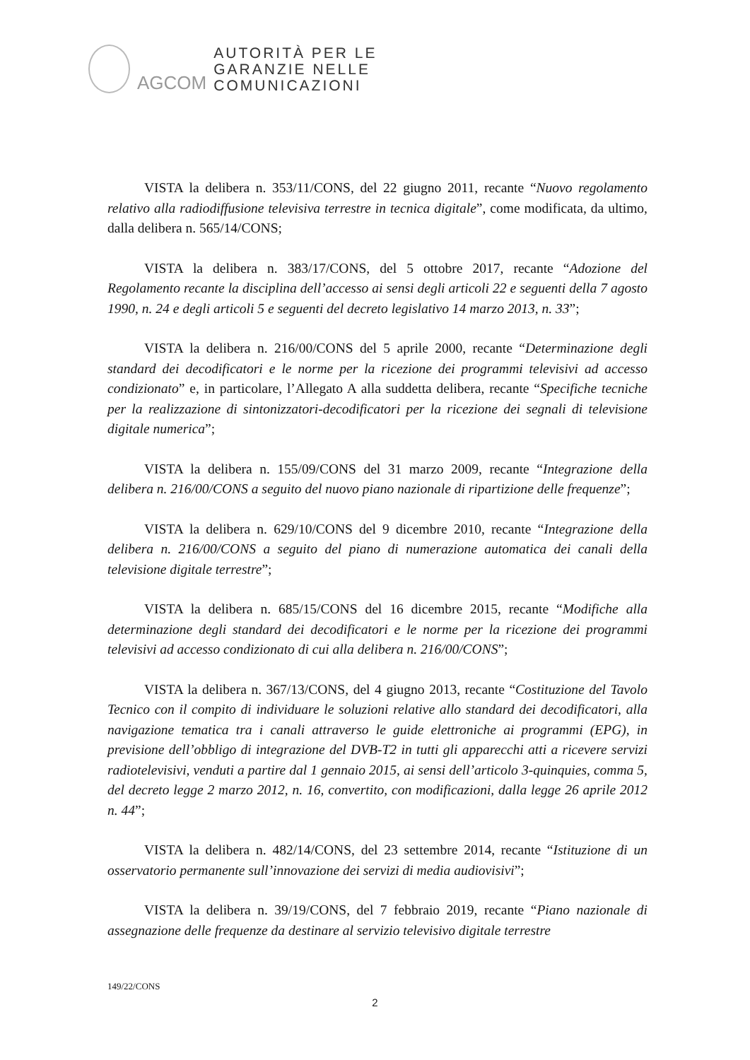AGCOM
AUTORITÀ PER LE
GARANZIE NELLE
COMUNICAZIONI
VISTA la delibera n. 353/11/CONS, del 22 giugno 2011, recante “Nuovo regolamento relativo alla radiodiffusione televisiva terrestre in tecnica digitale”, come modificata, da ultimo, dalla delibera n. 565/14/CONS;
VISTA la delibera n. 383/17/CONS, del 5 ottobre 2017, recante “Adozione del Regolamento recante la disciplina dell’accesso ai sensi degli articoli 22 e seguenti della 7 agosto 1990, n. 24 e degli articoli 5 e seguenti del decreto legislativo 14 marzo 2013, n. 33”;
VISTA la delibera n. 216/00/CONS del 5 aprile 2000, recante “Determinazione degli standard dei decodificatori e le norme per la ricezione dei programmi televisivi ad accesso condizionato” e, in particolare, l’Allegato A alla suddetta delibera, recante “Specifiche tecniche per la realizzazione di sintonizzatori-decodificatori per la ricezione dei segnali di televisione digitale numerica”;
VISTA la delibera n. 155/09/CONS del 31 marzo 2009, recante “Integrazione della delibera n. 216/00/CONS a seguito del nuovo piano nazionale di ripartizione delle frequenze”;
VISTA la delibera n. 629/10/CONS del 9 dicembre 2010, recante “Integrazione della delibera n. 216/00/CONS a seguito del piano di numerazione automatica dei canali della televisione digitale terrestre”;
VISTA la delibera n. 685/15/CONS del 16 dicembre 2015, recante “Modifiche alla determinazione degli standard dei decodificatori e le norme per la ricezione dei programmi televisivi ad accesso condizionato di cui alla delibera n. 216/00/CONS”;
VISTA la delibera n. 367/13/CONS, del 4 giugno 2013, recante “Costituzione del Tavolo Tecnico con il compito di individuare le soluzioni relative allo standard dei decodificatori, alla navigazione tematica tra i canali attraverso le guide elettroniche ai programmi (EPG), in previsione dell’obbligo di integrazione del DVB-T2 in tutti gli apparecchi atti a ricevere servizi radiotelevisivi, venduti a partire dal 1 gennaio 2015, ai sensi dell’articolo 3-quinquies, comma 5, del decreto legge 2 marzo 2012, n. 16, convertito, con modificazioni, dalla legge 26 aprile 2012 n. 44”;
VISTA la delibera n. 482/14/CONS, del 23 settembre 2014, recante “Istituzione di un osservatorio permanente sull’innovazione dei servizi di media audiovisivi”;
VISTA la delibera n. 39/19/CONS, del 7 febbraio 2019, recante “Piano nazionale di assegnazione delle frequenze da destinare al servizio televisivo digitale terrestre
149/22/CONS
2